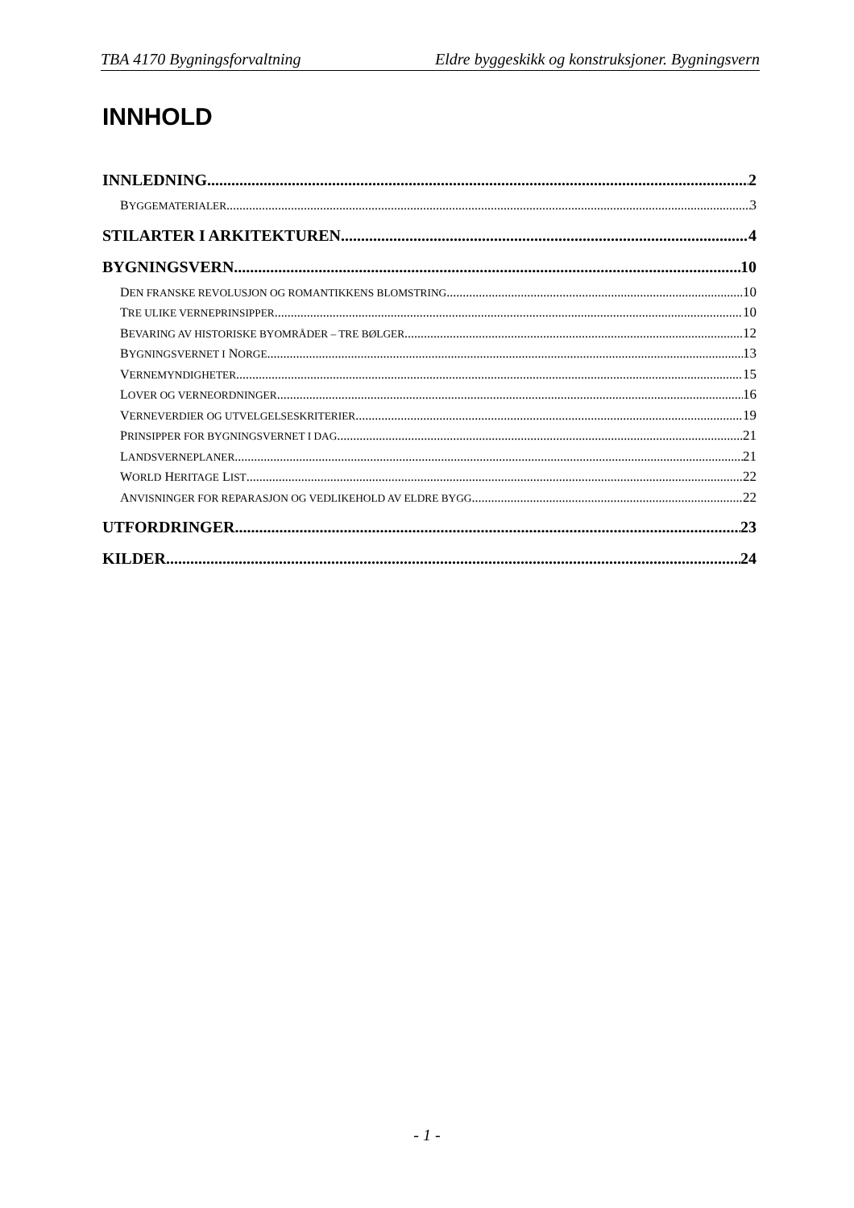TBA 4170 Bygningsforvaltning Eldre byggeskikk og konstruksjoner. Bygningsvern
INNHOLD
INNLEDNING 2
BYGGEMATERIALER 3
STILARTER I ARKITEKTUREN 4
BYGNINGSVERN 10
DEN FRANSKE REVOLUSJON OG ROMANTIKKENS BLOMSTRING 10
TRE ULIKE VERNEPRINSIPPER 10
BEVARING AV HISTORISKE BYOMRÅDER – TRE BØLGER 12
BYGNINGSVERNET I NORGE 13
VERNEMYNDIGHETER 15
LOVER OG VERNEORDNINGER 16
VERNEVERDIER OG UTVELGELSESKRITERIER 19
PRINSIPPER FOR BYGNINGSVERNET I DAG 21
LANDSVERNEPLANER 21
WORLD HERITAGE LIST 22
ANVISNINGER FOR REPARASJON OG VEDLIKEHOLD AV ELDRE BYGG 22
UTFORDRINGER 23
KILDER 24
- 1 -